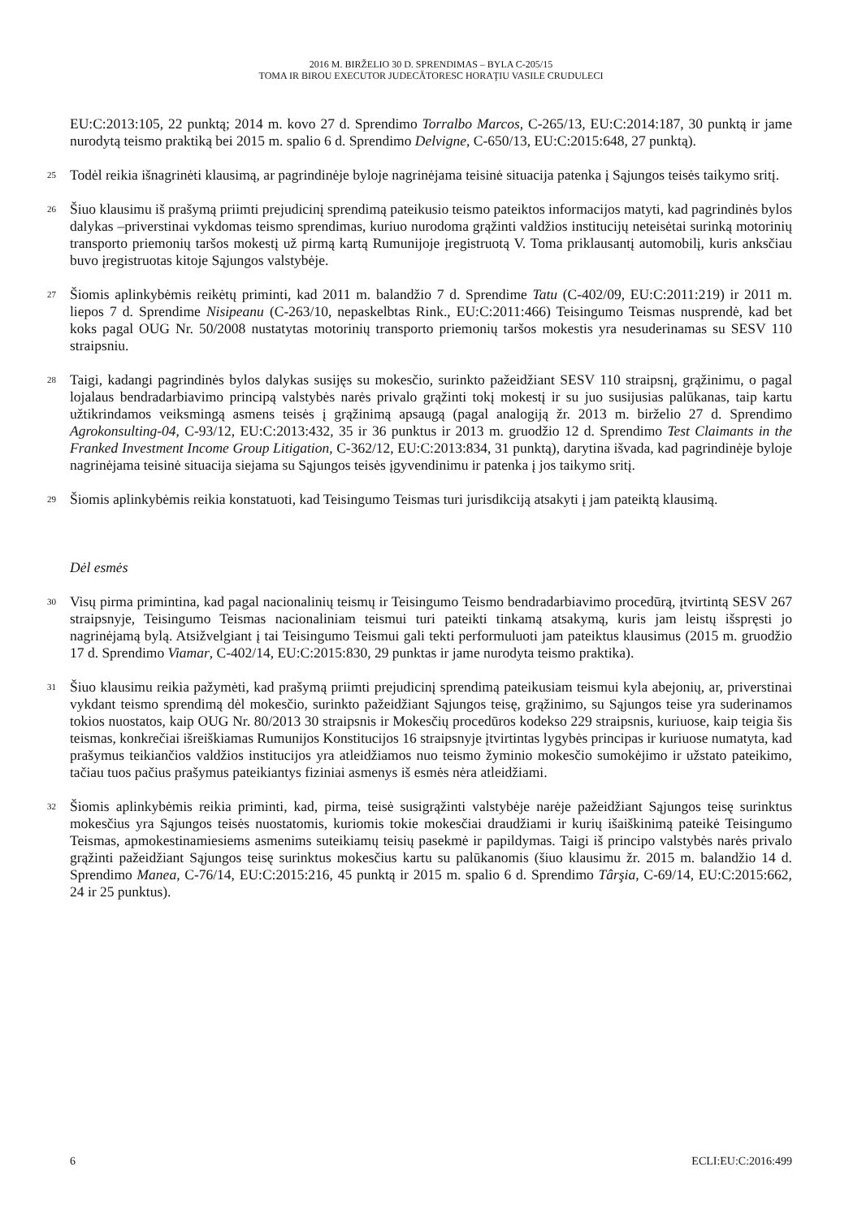2016 M. BIRŽELIO 30 D. SPRENDIMAS – BYLA C-205/15
TOMA IR BIROU EXECUTOR JUDECĂTORESC HORAŢIU VASILE CRUDULECI
EU:C:2013:105, 22 punktą; 2014 m. kovo 27 d. Sprendimo Torralbo Marcos, C-265/13, EU:C:2014:187, 30 punktą ir jame nurodytą teismo praktiką bei 2015 m. spalio 6 d. Sprendimo Delvigne, C-650/13, EU:C:2015:648, 27 punktą).
25
Todėl reikia išnagrinėti klausimą, ar pagrindinėje byloje nagrinėjama teisinė situacija patenka į Sąjungos teisės taikymo sritį.
26
Šiuo klausimu iš prašymą priimti prejudicinį sprendimą pateikusio teismo pateiktos informacijos matyti, kad pagrindinės bylos dalykas –priverstinai vykdomas teismo sprendimas, kuriuo nurodoma grąžinti valdžios institucijų neteisėtai surinką motorinių transporto priemonių taršos mokestį už pirmą kartą Rumunijoje įregistruotą V. Toma priklausantį automobilį, kuris anksčiau buvo įregistruotas kitoje Sąjungos valstybėje.
27
Šiomis aplinkybėmis reikėtų priminti, kad 2011 m. balandžio 7 d. Sprendime Tatu (C-402/09, EU:C:2011:219) ir 2011 m. liepos 7 d. Sprendime Nisipeanu (C-263/10, nepaskelbtas Rink., EU:C:2011:466) Teisingumo Teismas nusprendė, kad bet koks pagal OUG Nr. 50/2008 nustatytas motorinių transporto priemonių taršos mokestis yra nesuderinamas su SESV 110 straipsniu.
28
Taigi, kadangi pagrindinės bylos dalykas susijęs su mokesčio, surinkto pažeidžiant SESV 110 straipsnį, grąžinimu, o pagal lojalaus bendradarbiavimo principą valstybės narės privalo grąžinti tokį mokestį ir su juo susijusias palūkanas, taip kartu užtikrindamos veiksmingą asmens teisės į grąžinimą apsaugą (pagal analogiją žr. 2013 m. birželio 27 d. Sprendimo Agrokonsulting-04, C-93/12, EU:C:2013:432, 35 ir 36 punktus ir 2013 m. gruodžio 12 d. Sprendimo Test Claimants in the Franked Investment Income Group Litigation, C-362/12, EU:C:2013:834, 31 punktą), darytina išvada, kad pagrindinėje byloje nagrinėjama teisinė situacija siejama su Sąjungos teisės įgyvendinimu ir patenka į jos taikymo sritį.
29
Šiomis aplinkybėmis reikia konstatuoti, kad Teisingumo Teismas turi jurisdikciją atsakyti į jam pateiktą klausimą.
Dėl esmės
30
Visų pirma primintina, kad pagal nacionalinių teismų ir Teisingumo Teismo bendradarbiavimo procedūrą, įtvirtintą SESV 267 straipsnyje, Teisingumo Teismas nacionaliniam teismui turi pateikti tinkamą atsakymą, kuris jam leistų išspręsti jo nagrinėjamą bylą. Atsižvelgiant į tai Teisingumo Teismui gali tekti performuluoti jam pateiktus klausimus (2015 m. gruodžio 17 d. Sprendimo Viamar, C-402/14, EU:C:2015:830, 29 punktas ir jame nurodyta teismo praktika).
31
Šiuo klausimu reikia pažymėti, kad prašymą priimti prejudicinį sprendimą pateikusiam teismui kyla abejonių, ar, priverstinai vykdant teismo sprendimą dėl mokesčio, surinkto pažeidžiant Sąjungos teisę, grąžinimo, su Sąjungos teise yra suderinamos tokios nuostatos, kaip OUG Nr. 80/2013 30 straipsnis ir Mokesčių procedūros kodekso 229 straipsnis, kuriuose, kaip teigia šis teismas, konkrečiai išreiškiamas Rumunijos Konstitucijos 16 straipsnyje įtvirtintas lygybės principas ir kuriuose numatyta, kad prašymus teikiančios valdžios institucijos yra atleidžiamos nuo teismo žyminio mokesčio sumokėjimo ir užstato pateikimo, tačiau tuos pačius prašymus pateikiantys fiziniai asmenys iš esmės nėra atleidžiami.
32
Šiomis aplinkybėmis reikia priminti, kad, pirma, teisė susigrąžinti valstybėje narėje pažeidžiant Sąjungos teisę surinktus mokesčius yra Sąjungos teisės nuostatomis, kuriomis tokie mokesčiai draudžiami ir kurių išaiškinimą pateikė Teisingumo Teismas, apmokestinamiesiems asmenims suteikiamų teisių pasekmė ir papildymas. Taigi iš principo valstybės narės privalo grąžinti pažeidžiant Sąjungos teisę surinktus mokesčius kartu su palūkanomis (šiuo klausimu žr. 2015 m. balandžio 14 d. Sprendimo Manea, C-76/14, EU:C:2015:216, 45 punktą ir 2015 m. spalio 6 d. Sprendimo Târşia, C-69/14, EU:C:2015:662, 24 ir 25 punktus).
6 ECLI:EU:C:2016:499